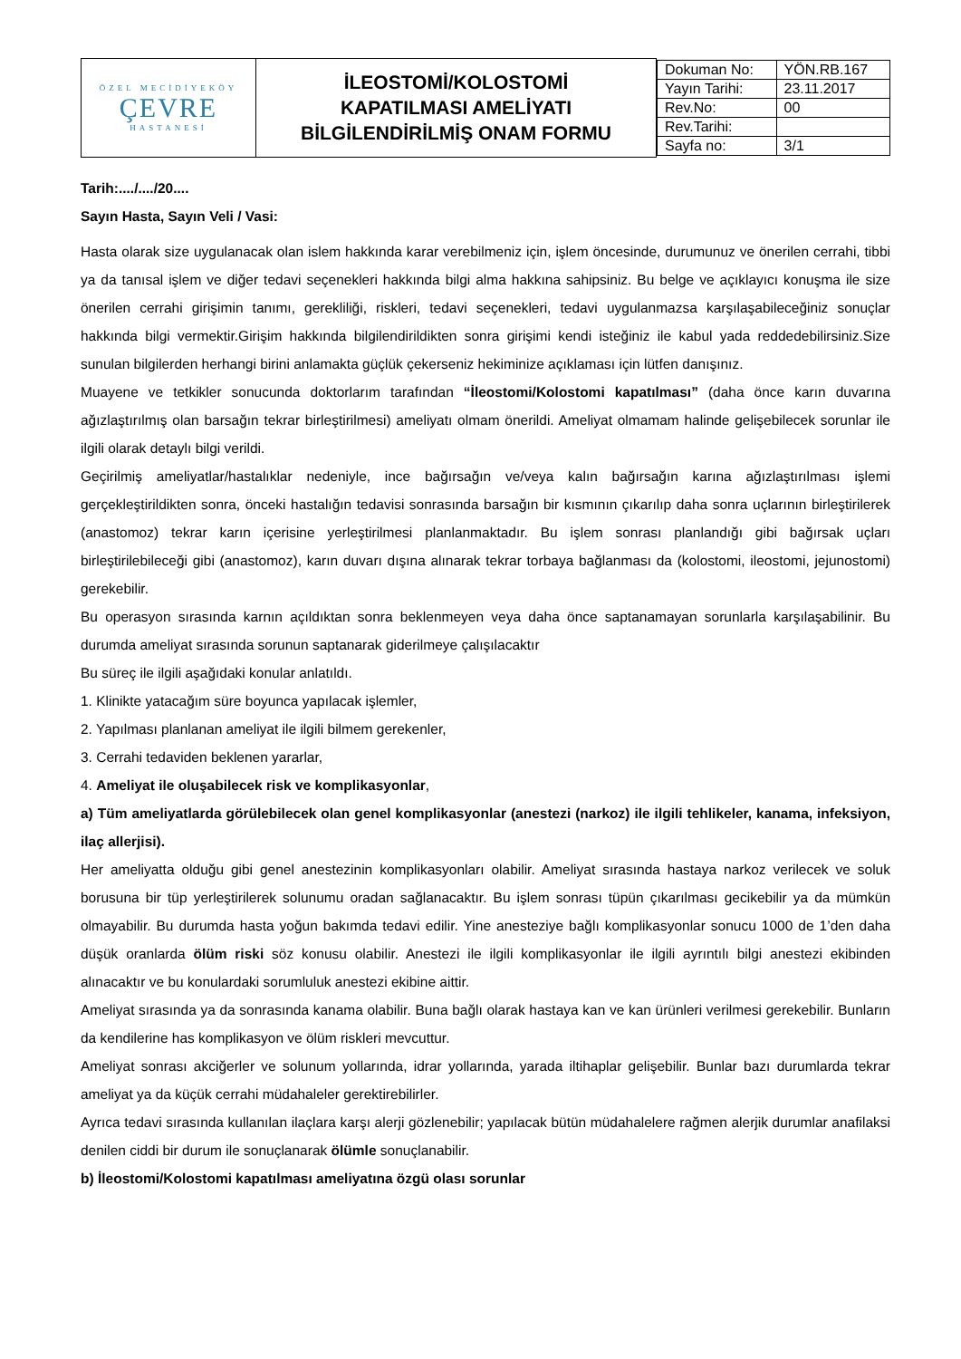| ÖZEL MECİDİYEKÖY ÇEVRE HASTANESİ | İLEOSTOMİ/KOLOSTOMİ KAPATILMASI AMELİYATI BİLGİLENDİRİLMİŞ ONAM FORMU | / Dokuman No: / YÖN.RB.167 / / Yayın Tarihi: / 23.11.2017 / / Rev.No: / 00 / / Rev.Tarihi: / / / Sayfa no: / 3/1 / |
Tarih:..../..../20....
Sayın Hasta, Sayın Veli / Vasi:
Hasta olarak size uygulanacak olan islem hakkında karar verebilmeniz için, işlem öncesinde, durumunuz ve önerilen cerrahi, tibbi ya da tanısal işlem ve diğer tedavi seçenekleri hakkında bilgi alma hakkına sahipsiniz. Bu belge ve açıklayıcı konuşma ile size önerilen cerrahi girişimin tanımı, gerekliliği, riskleri, tedavi seçenekleri, tedavi uygulanmazsa karşılaşabileceğiniz sonuçlar hakkında bilgi vermektir.Girişim hakkında bilgilendirildikten sonra girişimi kendi isteğiniz ile kabul yada reddedebilirsiniz.Size sunulan bilgilerden herhangi birini anlamakta güçlük çekerseniz hekiminize açıklaması için lütfen danışınız.
Muayene ve tetkikler sonucunda doktorlarım tarafından “İleostomi/Kolostomi kapatılması” (daha önce karın duvarına ağızlaştırılmış olan barsağın tekrar birleştirilmesi) ameliyatı olmam önerildi. Ameliyat olmamam halinde gelişebilecek sorunlar ile ilgili olarak detaylı bilgi verildi.
Geçirilmiş ameliyatlar/hastalıklar nedeniyle, ince bağırsağın ve/veya kalın bağırsağın karına ağızlaştırılması işlemi gerçekleştirildikten sonra, önceki hastalığın tedavisi sonrasında barsağın bir kısmının çıkarılıp daha sonra uçlarının birleştirilerek (anastomoz) tekrar karın içerisine yerleştirilmesi planlanmaktadır. Bu işlem sonrası planlandığı gibi bağırsak uçları birleştirilebileceği gibi (anastomoz), karın duvarı dışına alınarak tekrar torbaya bağlanması da (kolostomi, ileostomi, jejunostomi) gerekebilir.
Bu operasyon sırasında karnın açıldıktan sonra beklenmeyen veya daha önce saptanamayan sorunlarla karşılaşabilinir. Bu durumda ameliyat sırasında sorunun saptanarak giderilmeye çalışılacaktır
Bu süreç ile ilgili aşağıdaki konular anlatıldı.
1. Klinikte yatacağım süre boyunca yapılacak işlemler,
2. Yapılması planlanan ameliyat ile ilgili bilmem gerekenler,
3. Cerrahi tedaviden beklenen yararlar,
4. Ameliyat ile oluşabilecek risk ve komplikasyonlar,
a) Tüm ameliyatlarda görülebilecek olan genel komplikasyonlar (anestezi (narkoz) ile ilgili tehlikeler, kanama, infeksiyon, ilaç allerjisi).
Her ameliyatta olduğu gibi genel anestezinin komplikasyonları olabilir. Ameliyat sırasında hastaya narkoz verilecek ve soluk borusuna bir tüp yerleştirilerek solunumu oradan sağlanacaktır. Bu işlem sonrası tüpün çıkarılması gecikebilir ya da mümkün olmayabilir. Bu durumda hasta yoğun bakımda tedavi edilir. Yine anesteziye bağlı komplikasyonlar sonucu 1000 de 1’den daha düşük oranlarda ölüm riski söz konusu olabilir. Anestezi ile ilgili komplikasyonlar ile ilgili ayrıntılı bilgi anestezi ekibinden alınacaktır ve bu konulardaki sorumluluk anestezi ekibine aittir.
Ameliyat sırasında ya da sonrasında kanama olabilir. Buna bağlı olarak hastaya kan ve kan ürünleri verilmesi gerekebilir. Bunların da kendilerine has komplikasyon ve ölüm riskleri mevcuttur.
Ameliyat sonrası akciğerler ve solunum yollarında, idrar yollarında, yarada iltihaplar gelişebilir. Bunlar bazı durumlarda tekrar ameliyat ya da küçük cerrahi müdahaleler gerektirebilirler.
Ayrıca tedavi sırasında kullanılan ilaçlara karşı alerji gözlenebilir; yapılacak bütün müdahalelere rağmen alerjik durumlar anafilaksi denilen ciddi bir durum ile sonuçlanarak ölümle sonuçlanabilir.
b) İleostomi/Kolostomi kapatılması ameliyatına özgü olası sorunlar